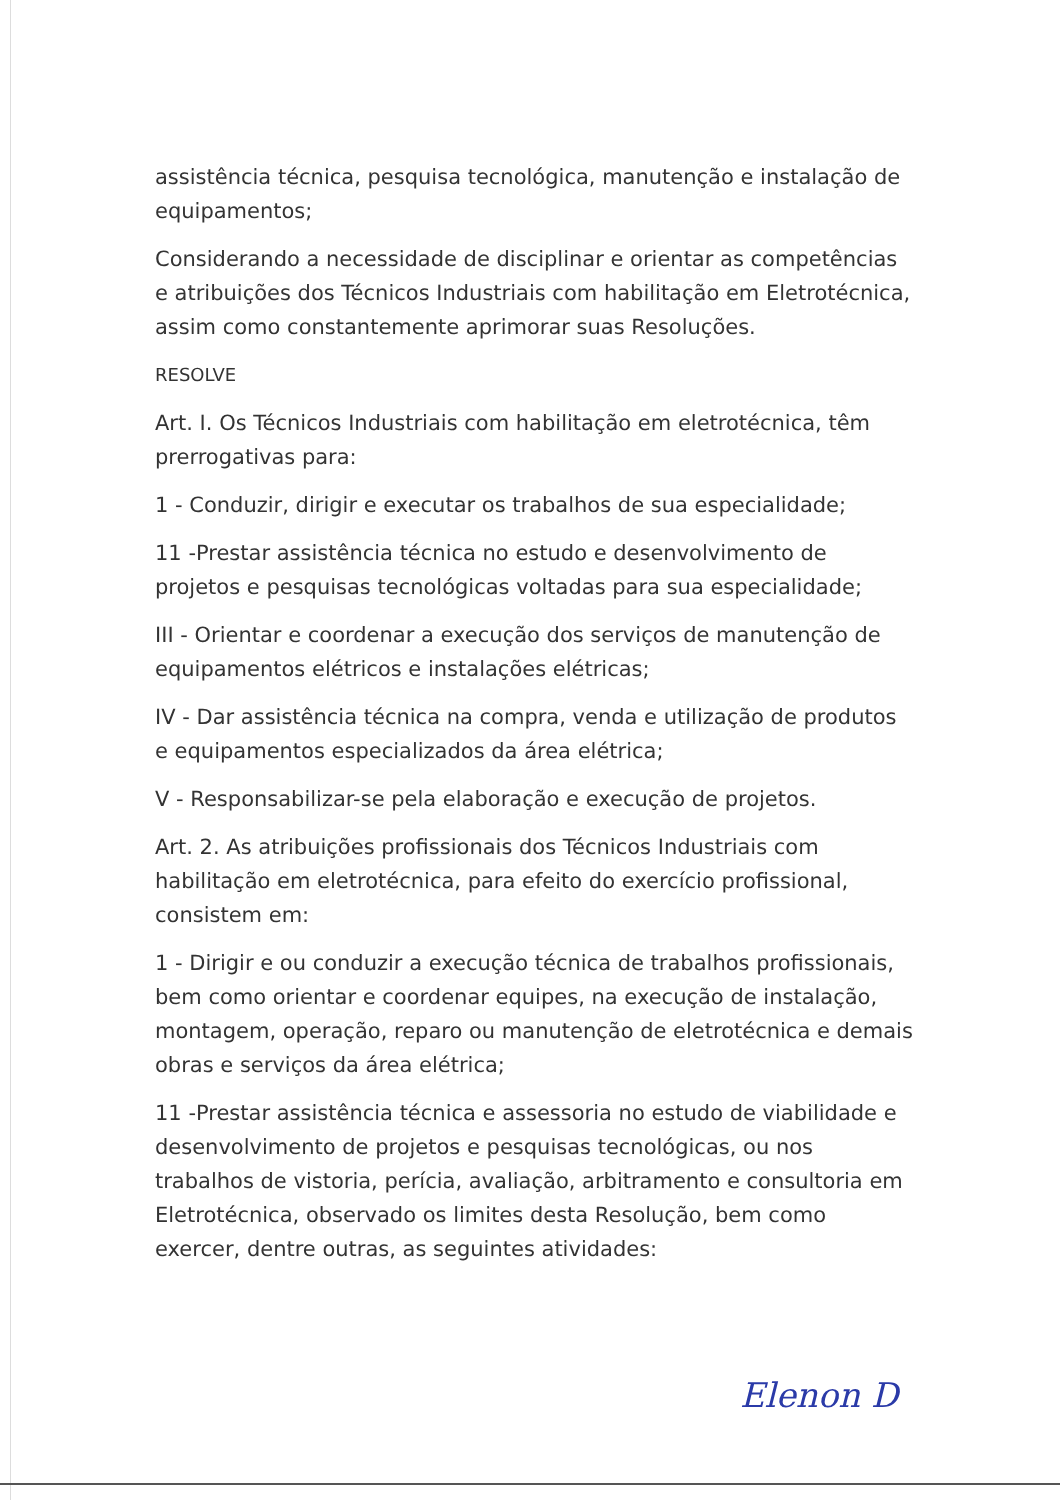assistência técnica, pesquisa tecnológica, manutenção e instalação de equipamentos;
Considerando a necessidade de disciplinar e orientar as competências e atribuições dos Técnicos Industriais com habilitação em Eletrotécnica, assim como constantemente aprimorar suas Resoluções.
RESOLVE
Art. I. Os Técnicos Industriais com habilitação em eletrotécnica, têm prerrogativas para:
1 - Conduzir, dirigir e executar os trabalhos de sua especialidade;
11 -Prestar assistência técnica no estudo e desenvolvimento de projetos e pesquisas tecnológicas voltadas para sua especialidade;
III - Orientar e coordenar a execução dos serviços de manutenção de equipamentos elétricos e instalações elétricas;
IV - Dar assistência técnica na compra, venda e utilização de produtos e equipamentos especializados da área elétrica;
V - Responsabilizar-se pela elaboração e execução de projetos.
Art. 2. As atribuições profissionais dos Técnicos Industriais com habilitação em eletrotécnica, para efeito do exercício profissional, consistem em:
1 - Dirigir e ou conduzir a execução técnica de trabalhos profissionais, bem como orientar e coordenar equipes, na execução de instalação, montagem, operação, reparo ou manutenção de eletrotécnica e demais obras e serviços da área elétrica;
11 -Prestar assistência técnica e assessoria no estudo de viabilidade e desenvolvimento de projetos e pesquisas tecnológicas, ou nos trabalhos de vistoria, perícia, avaliação, arbitramento e consultoria em Eletrotécnica, observado os limites desta Resolução, bem como exercer, dentre outras, as seguintes atividades:
Elenon D